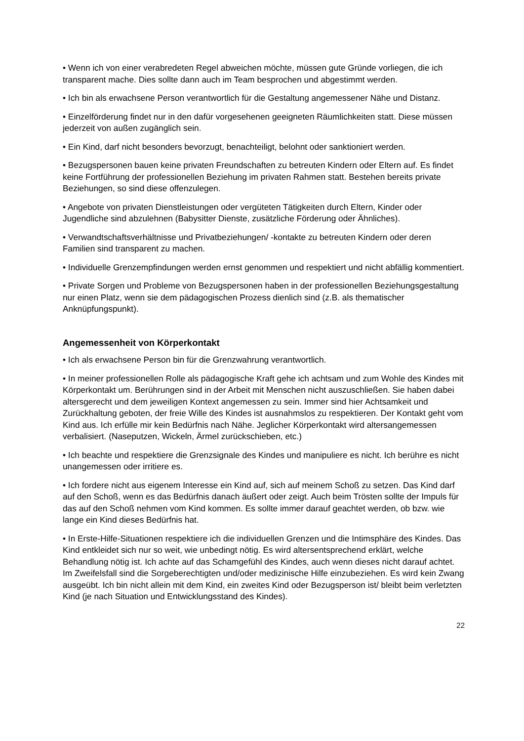• Wenn ich von einer verabredeten Regel abweichen möchte, müssen gute Gründe vorliegen, die ich transparent mache. Dies sollte dann auch im Team besprochen und abgestimmt werden.
• Ich bin als erwachsene Person verantwortlich für die Gestaltung angemessener Nähe und Distanz.
• Einzelförderung findet nur in den dafür vorgesehenen geeigneten Räumlichkeiten statt. Diese müssen jederzeit von außen zugänglich sein.
• Ein Kind, darf nicht besonders bevorzugt, benachteiligt, belohnt oder sanktioniert werden.
• Bezugspersonen bauen keine privaten Freundschaften zu betreuten Kindern oder Eltern auf. Es findet keine Fortführung der professionellen Beziehung im privaten Rahmen statt. Bestehen bereits private Beziehungen, so sind diese offenzulegen.
• Angebote von privaten Dienstleistungen oder vergüteten Tätigkeiten durch Eltern, Kinder oder Jugendliche sind abzulehnen (Babysitter Dienste, zusätzliche Förderung oder Ähnliches).
• Verwandtschaftsverhältnisse und Privatbeziehungen/ -kontakte zu betreuten Kindern oder deren Familien sind transparent zu machen.
• Individuelle Grenzempfindungen werden ernst genommen und respektiert und nicht abfällig kommentiert.
• Private Sorgen und Probleme von Bezugspersonen haben in der professionellen Beziehungsgestaltung nur einen Platz, wenn sie dem pädagogischen Prozess dienlich sind (z.B. als thematischer Anknüpfungspunkt).
Angemessenheit von Körperkontakt
• Ich als erwachsene Person bin für die Grenzwahrung verantwortlich.
• In meiner professionellen Rolle als pädagogische Kraft gehe ich achtsam und zum Wohle des Kindes mit Körperkontakt um. Berührungen sind in der Arbeit mit Menschen nicht auszuschließen. Sie haben dabei altersgerecht und dem jeweiligen Kontext angemessen zu sein. Immer sind hier Achtsamkeit und Zurückhaltung geboten, der freie Wille des Kindes ist ausnahmslos zu respektieren. Der Kontakt geht vom Kind aus. Ich erfülle mir kein Bedürfnis nach Nähe. Jeglicher Körperkontakt wird altersangemessen verbalisiert. (Naseputzen, Wickeln, Ärmel zurückschieben, etc.)
• Ich beachte und respektiere die Grenzsignale des Kindes und manipuliere es nicht. Ich berühre es nicht unangemessen oder irritiere es.
• Ich fordere nicht aus eigenem Interesse ein Kind auf, sich auf meinem Schoß zu setzen. Das Kind darf auf den Schoß, wenn es das Bedürfnis danach äußert oder zeigt. Auch beim Trösten sollte der Impuls für das auf den Schoß nehmen vom Kind kommen. Es sollte immer darauf geachtet werden, ob bzw. wie lange ein Kind dieses Bedürfnis hat.
• In Erste-Hilfe-Situationen respektiere ich die individuellen Grenzen und die Intimsphäre des Kindes. Das Kind entkleidet sich nur so weit, wie unbedingt nötig. Es wird altersentsprechend erklärt, welche Behandlung nötig ist. Ich achte auf das Schamgefühl des Kindes, auch wenn dieses nicht darauf achtet. Im Zweifelsfall sind die Sorgeberechtigten und/oder medizinische Hilfe einzubeziehen. Es wird kein Zwang ausgeübt. Ich bin nicht allein mit dem Kind, ein zweites Kind oder Bezugsperson ist/ bleibt beim verletzten Kind (je nach Situation und Entwicklungsstand des Kindes).
22